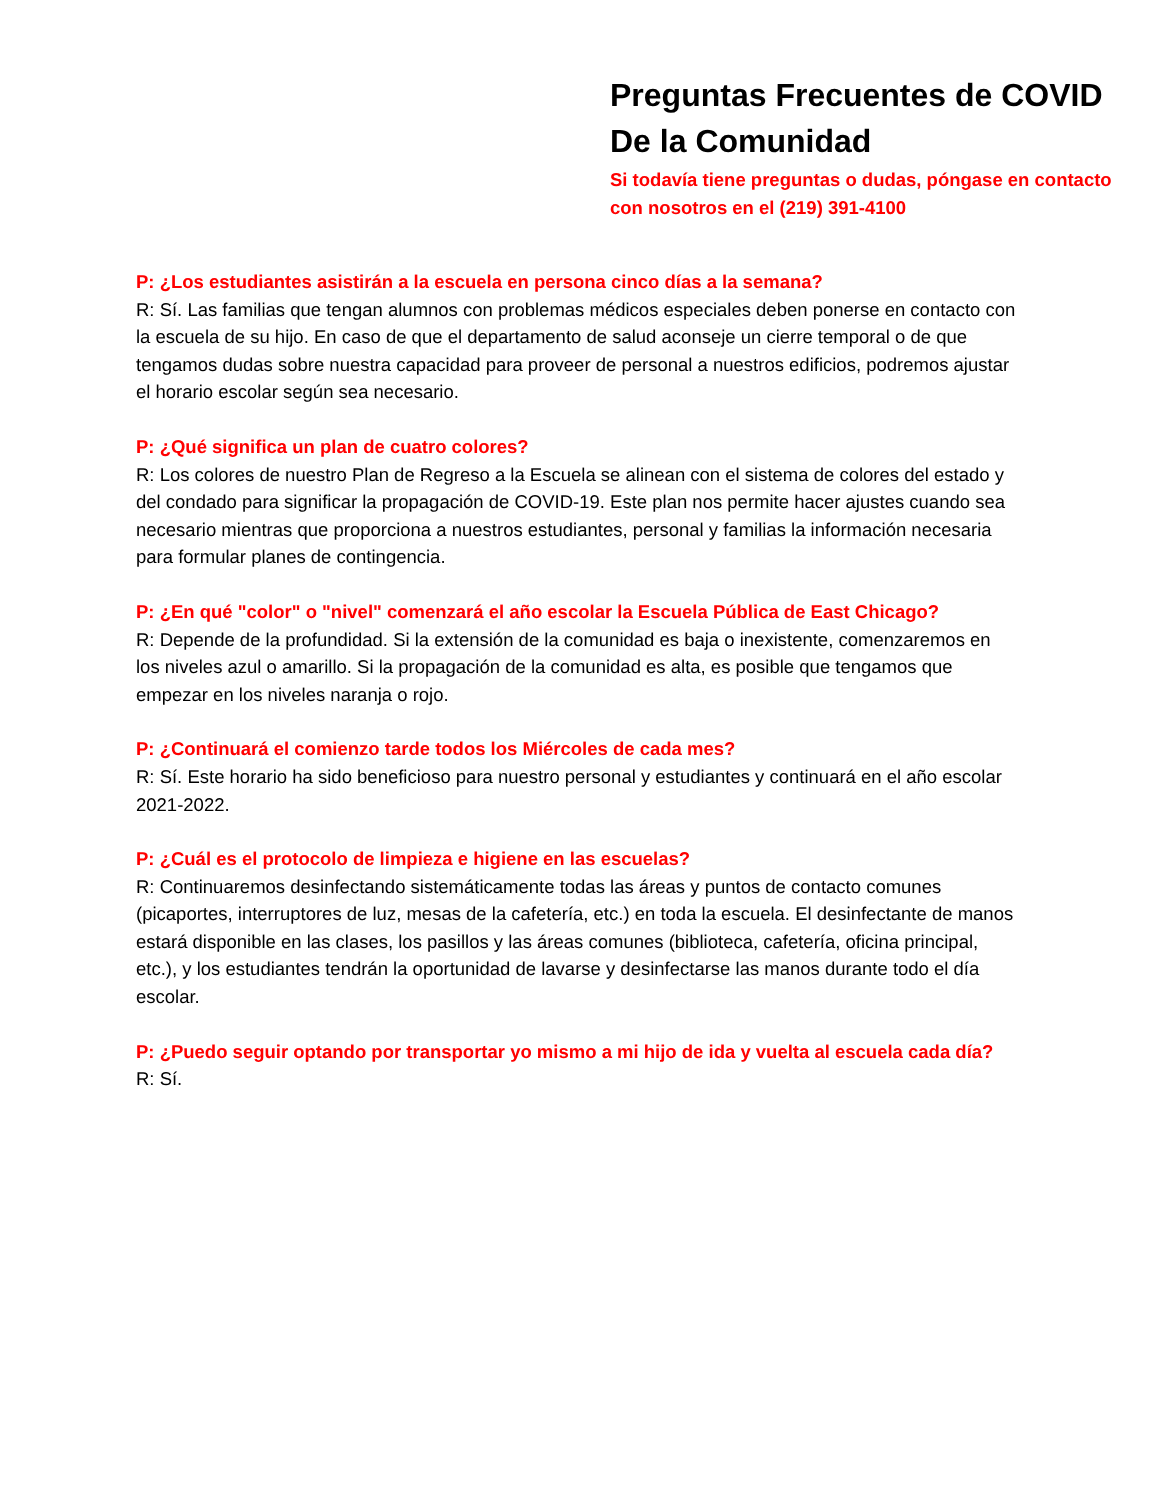Preguntas Frecuentes de COVID De la Comunidad
Si todavía tiene preguntas o dudas, póngase en contacto con nosotros en el (219) 391-4100
P: ¿Los estudiantes asistirán a la escuela en persona cinco días a la semana?
R: Sí. Las familias que tengan alumnos con problemas médicos especiales deben ponerse en contacto con la escuela de su hijo. En caso de que el departamento de salud aconseje un cierre temporal o de que tengamos dudas sobre nuestra capacidad para proveer de personal a nuestros edificios, podremos ajustar el horario escolar según sea necesario.
P: ¿Qué significa un plan de cuatro colores?
R: Los colores de nuestro Plan de Regreso a la Escuela se alinean con el sistema de colores del estado y del condado para significar la propagación de COVID-19. Este plan nos permite hacer ajustes cuando sea necesario mientras que proporciona a nuestros estudiantes, personal y familias la información necesaria para formular planes de contingencia.
P: ¿En qué "color" o "nivel" comenzará el año escolar la Escuela Pública de East Chicago?
R: Depende de la profundidad. Si la extensión de la comunidad es baja o inexistente, comenzaremos en los niveles azul o amarillo. Si la propagación de la comunidad es alta, es posible que tengamos que empezar en los niveles naranja o rojo.
P: ¿Continuará el comienzo tarde todos los Miércoles de cada mes?
R: Sí. Este horario ha sido beneficioso para nuestro personal y estudiantes y continuará en el año escolar 2021-2022.
P: ¿Cuál es el protocolo de limpieza e higiene en las escuelas?
R: Continuaremos desinfectando sistemáticamente todas las áreas y puntos de contacto comunes (picaportes, interruptores de luz, mesas de la cafetería, etc.) en toda la escuela. El desinfectante de manos estará disponible en las clases, los pasillos y las áreas comunes (biblioteca, cafetería, oficina principal, etc.), y los estudiantes tendrán la oportunidad de lavarse y desinfectarse las manos durante todo el día escolar.
P: ¿Puedo seguir optando por transportar yo mismo a mi hijo de ida y vuelta al escuela cada día?
R: Sí.